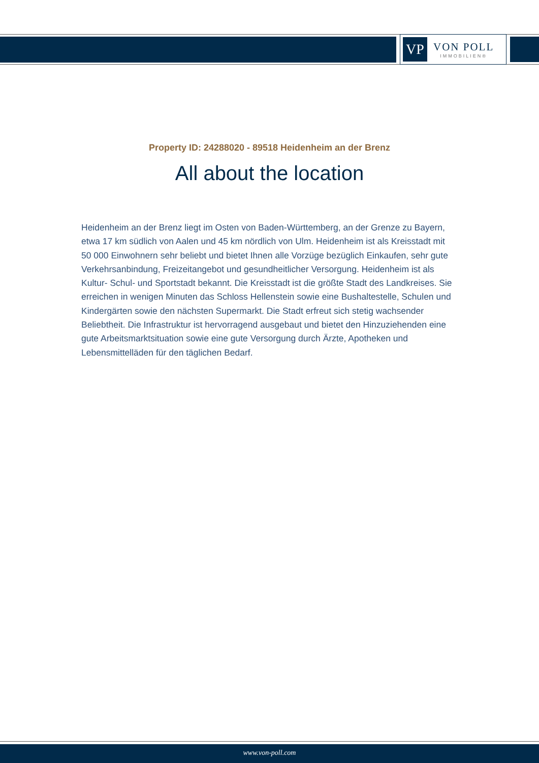VP
VON POLL
IMMOBILIEN®
Property ID: 24288020 - 89518 Heidenheim an der Brenz
All about the location
Heidenheim an der Brenz liegt im Osten von Baden-Württemberg, an der Grenze zu Bayern, etwa 17 km südlich von Aalen und 45 km nördlich von Ulm. Heidenheim ist als Kreisstadt mit 50 000 Einwohnern sehr beliebt und bietet Ihnen alle Vorzüge bezüglich Einkaufen, sehr gute Verkehrsanbindung, Freizeitangebot und gesundheitlicher Versorgung. Heidenheim ist als Kultur- Schul- und Sportstadt bekannt. Die Kreisstadt ist die größte Stadt des Landkreises. Sie erreichen in wenigen Minuten das Schloss Hellenstein sowie eine Bushaltestelle, Schulen und Kindergärten sowie den nächsten Supermarkt. Die Stadt erfreut sich stetig wachsender Beliebtheit. Die Infrastruktur ist hervorragend ausgebaut und bietet den Hinzuziehenden eine gute Arbeitsmarktsituation sowie eine gute Versorgung durch Ärzte, Apotheken und Lebensmittelläden für den täglichen Bedarf.
www.von-poll.com